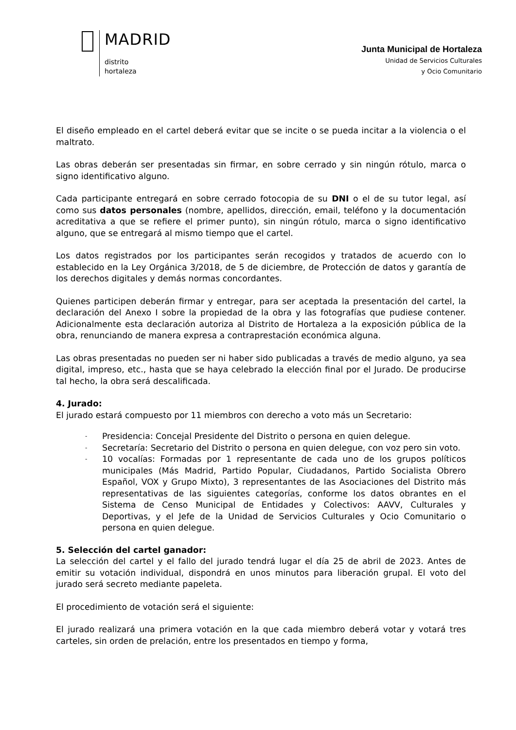MADRID
distrito
hortaleza
Junta Municipal de Hortaleza
Unidad de Servicios Culturales
y Ocio Comunitario
El diseño empleado en el cartel deberá evitar que se incite o se pueda incitar a la violencia o el maltrato.
Las obras deberán ser presentadas sin firmar, en sobre cerrado y sin ningún rótulo, marca o signo identificativo alguno.
Cada participante entregará en sobre cerrado fotocopia de su DNI o el de su tutor legal, así como sus datos personales (nombre, apellidos, dirección, email, teléfono y la documentación acreditativa a que se refiere el primer punto), sin ningún rótulo, marca o signo identificativo alguno, que se entregará al mismo tiempo que el cartel.
Los datos registrados por los participantes serán recogidos y tratados de acuerdo con lo establecido en la Ley Orgánica 3/2018, de 5 de diciembre, de Protección de datos y garantía de los derechos digitales y demás normas concordantes.
Quienes participen deberán firmar y entregar, para ser aceptada la presentación del cartel, la declaración del Anexo I sobre la propiedad de la obra y las fotografías que pudiese contener. Adicionalmente esta declaración autoriza al Distrito de Hortaleza a la exposición pública de la obra, renunciando de manera expresa a contraprestación económica alguna.
Las obras presentadas no pueden ser ni haber sido publicadas a través de medio alguno, ya sea digital, impreso, etc., hasta que se haya celebrado la elección final por el Jurado. De producirse tal hecho, la obra será descalificada.
4. Jurado:
El jurado estará compuesto por 11 miembros con derecho a voto más un Secretario:
- Presidencia: Concejal Presidente del Distrito o persona en quien delegue.
- Secretaría: Secretario del Distrito o persona en quien delegue, con voz pero sin voto.
- 10 vocalías: Formadas por 1 representante de cada uno de los grupos políticos municipales (Más Madrid, Partido Popular, Ciudadanos, Partido Socialista Obrero Español, VOX y Grupo Mixto), 3 representantes de las Asociaciones del Distrito más representativas de las siguientes categorías, conforme los datos obrantes en el Sistema de Censo Municipal de Entidades y Colectivos: AAVV, Culturales y Deportivas, y el Jefe de la Unidad de Servicios Culturales y Ocio Comunitario o persona en quien delegue.
5. Selección del cartel ganador:
La selección del cartel y el fallo del jurado tendrá lugar el día 25 de abril de 2023. Antes de emitir su votación individual, dispondrá en unos minutos para liberación grupal. El voto del jurado será secreto mediante papeleta.
El procedimiento de votación será el siguiente:
El jurado realizará una primera votación en la que cada miembro deberá votar y votará tres carteles, sin orden de prelación, entre los presentados en tiempo y forma,